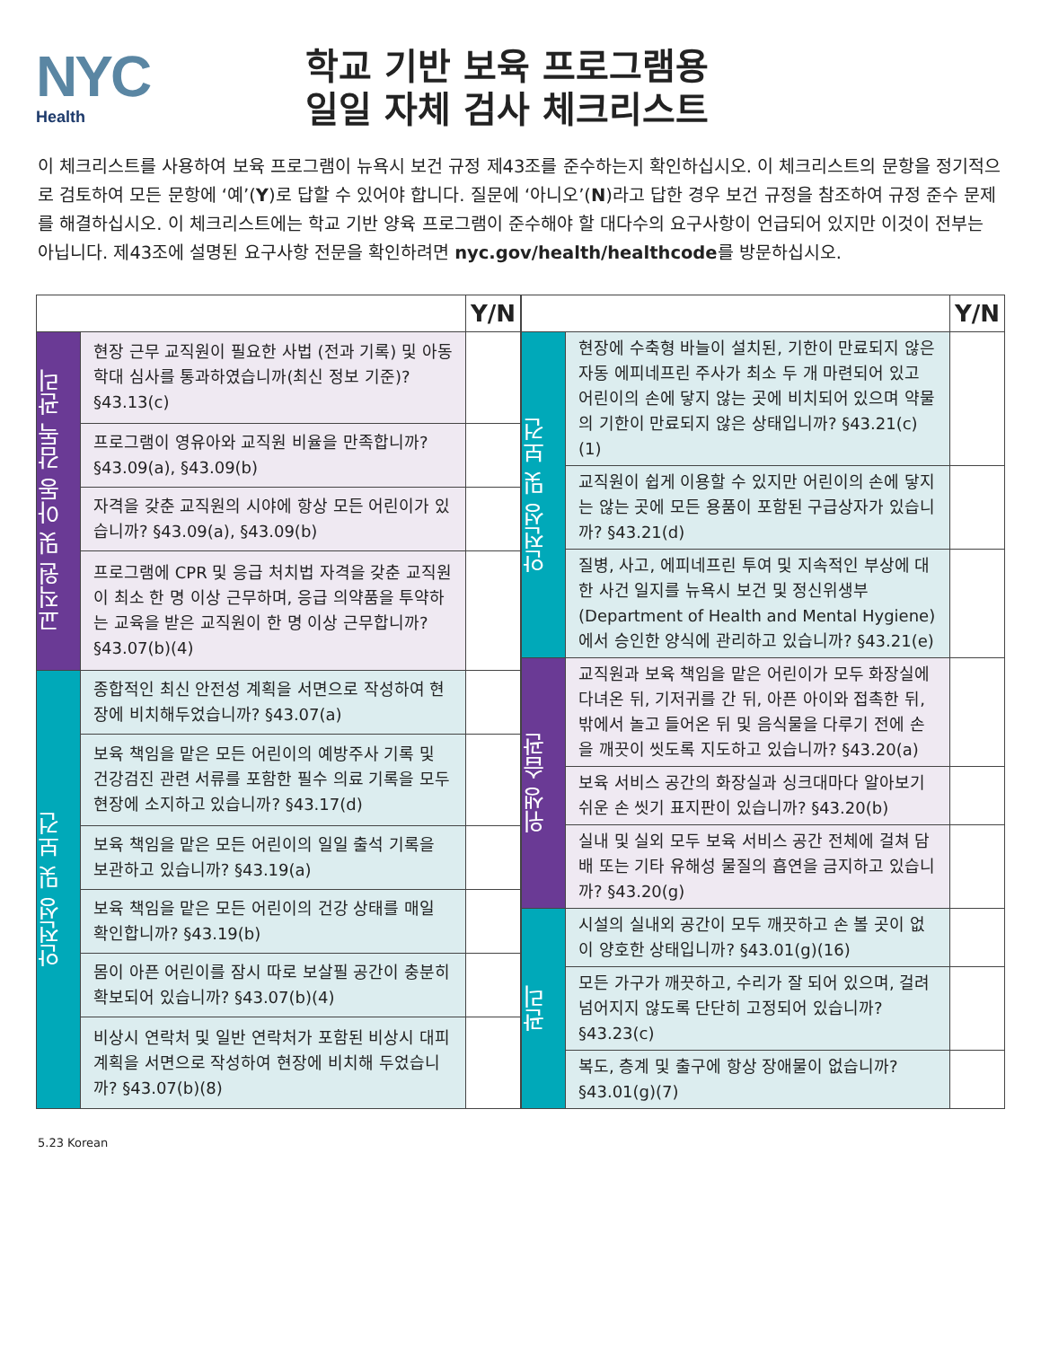NYC
Health
학교 기반 보육 프로그램용
일일 자체 검사 체크리스트
이 체크리스트를 사용하여 보육 프로그램이 뉴욕시 보건 규정 제43조를 준수하는지 확인하십시오. 이 체크리스트의 문항을 정기적으로 검토하여 모든 문항에 ‘예’(Y)로 답할 수 있어야 합니다. 질문에 ‘아니오’(N)라고 답한 경우 보건 규정을 참조하여 규정 준수 문제를 해결하십시오. 이 체크리스트에는 학교 기반 양육 프로그램이 준수해야 할 대다수의 요구사항이 언급되어 있지만 이것이 전부는 아닙니다. 제43조에 설명된 요구사항 전문을 확인하려면 nyc.gov/health/healthcode를 방문하십시오.
| | | Y/N |
| --- | --- | --- |
| 교직원 및 아동 감독 관리 | 현장 근무 교직원이 필요한 사법 (전과 기록) 및 아동 학대 심사를 통과하였습니까(최신 정보 기준)? §43.13(c) | |
| | 프로그램이 영유아와 교직원 비율을 만족합니까? §43.09(a), §43.09(b) | |
| | 자격을 갖춘 교직원의 시야에 항상 모든 어린이가 있습니까? §43.09(a), §43.09(b) | |
| | 프로그램에 CPR 및 응급 처치법 자격을 갖춘 교직원이 최소 한 명 이상 근무하며, 응급 의약품을 투약하는 교육을 받은 교직원이 한 명 이상 근무합니까? §43.07(b)(4) | |
| 안전성 및 보건 | 종합적인 최신 안전성 계획을 서면으로 작성하여 현장에 비치해두었습니까? §43.07(a) | |
| | 보육 책임을 맡은 모든 어린이의 예방주사 기록 및 건강검진 관련 서류를 포함한 필수 의료 기록을 모두 현장에 소지하고 있습니까? §43.17(d) | |
| | 보육 책임을 맡은 모든 어린이의 일일 출석 기록을 보관하고 있습니까? §43.19(a) | |
| | 보육 책임을 맡은 모든 어린이의 건강 상태를 매일 확인합니까? §43.19(b) | |
| | 몸이 아픈 어린이를 잠시 따로 보살필 공간이 충분히 확보되어 있습니까? §43.07(b)(4) | |
| | 비상시 연락처 및 일반 연락처가 포함된 비상시 대피 계획을 서면으로 작성하여 현장에 비치해 두었습니까? §43.07(b)(8) | |
| | | Y/N |
| --- | --- | --- |
| 안전성 및 보건 | 현장에 수축형 바늘이 설치된, 기한이 만료되지 않은 자동 에피네프린 주사가 최소 두 개 마련되어 있고 어린이의 손에 닿지 않는 곳에 비치되어 있으며 약물의 기한이 만료되지 않은 상태입니까? §43.21(c)(1) | |
| | 교직원이 쉽게 이용할 수 있지만 어린이의 손에 닿지는 않는 곳에 모든 용품이 포함된 구급상자가 있습니까? §43.21(d) | |
| | 질병, 사고, 에피네프린 투여 및 지속적인 부상에 대한 사건 일지를 뉴욕시 보건 및 정신위생부(Department of Health and Mental Hygiene)에서 승인한 양식에 관리하고 있습니까? §43.21(e) | |
| 위생 습관 | 교직원과 보육 책임을 맡은 어린이가 모두 화장실에 다녀온 뒤, 기저귀를 간 뒤, 아픈 아이와 접촉한 뒤, 밖에서 놀고 들어온 뒤 및 음식물을 다루기 전에 손을 깨끗이 씻도록 지도하고 있습니까? §43.20(a) | |
| | 보육 서비스 공간의 화장실과 싱크대마다 알아보기 쉬운 손 씻기 표지판이 있습니까? §43.20(b) | |
| | 실내 및 실외 모두 보육 서비스 공간 전체에 걸쳐 담배 또는 기타 유해성 물질의 흡연을 금지하고 있습니까? §43.20(g) | |
| 관리 | 시설의 실내외 공간이 모두 깨끗하고 손 볼 곳이 없이 양호한 상태입니까? §43.01(g)(16) | |
| | 모든 가구가 깨끗하고, 수리가 잘 되어 있으며, 걸려 넘어지지 않도록 단단히 고정되어 있습니까? §43.23(c) | |
| | 복도, 층계 및 출구에 항상 장애물이 없습니까? §43.01(g)(7) | |
5.23 Korean